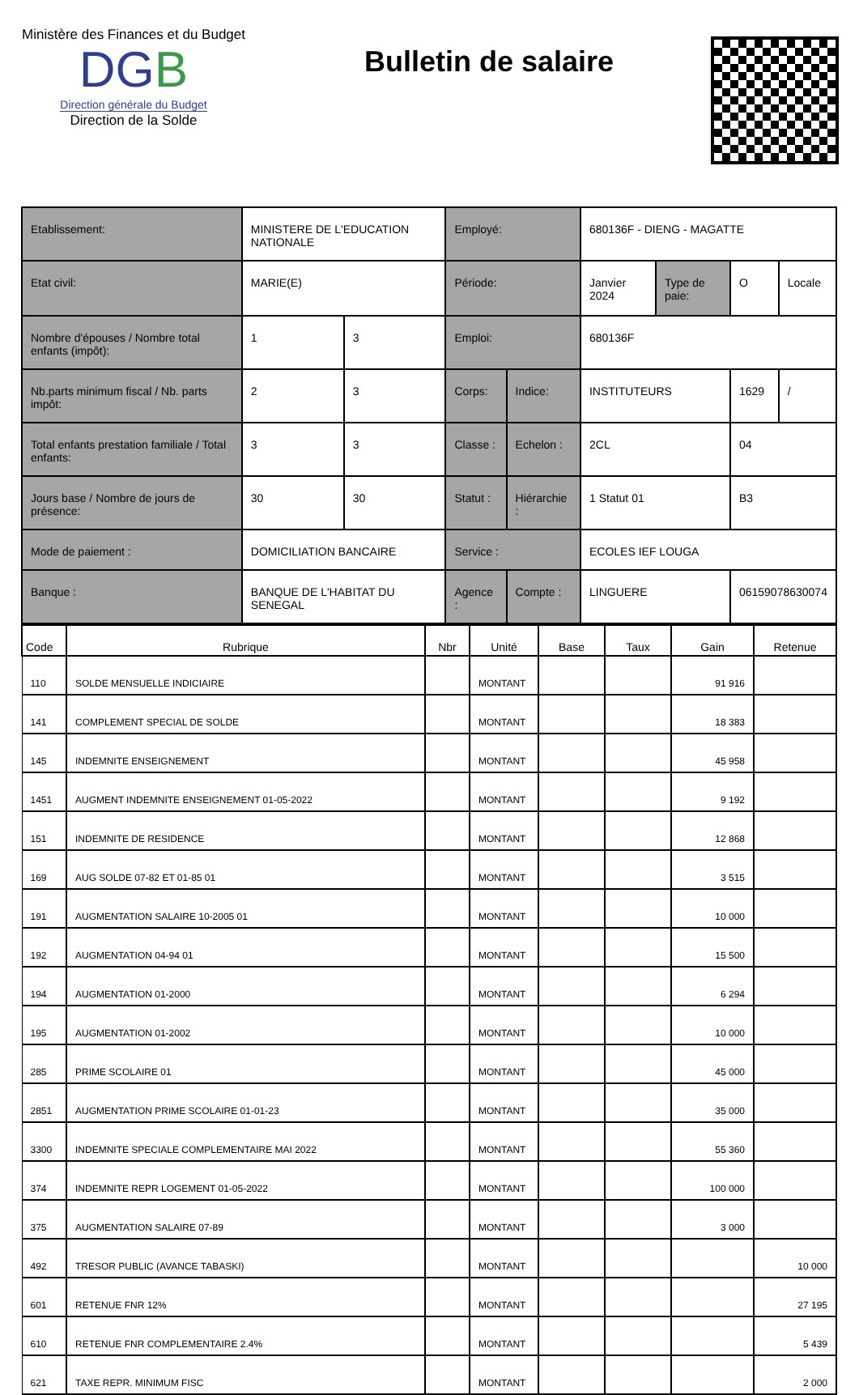Ministère des Finances et du Budget
DGB
Direction générale du Budget
Direction de la Solde
Bulletin de salaire
| Etablissement: | MINISTERE DE L'EDUCATION NATIONALE | | Employé: | | 680136F - DIENG - MAGATTE | | | |
| Etat civil: | MARIE(E) | | Période: | | Janvier 2024 | Type de paie: | O | Locale |
| Nombre d'épouses / Nombre total enfants (impôt): | 1 | 3 | Emploi: | | 680136F | | | |
| Nb.parts minimum fiscal / Nb. parts impôt: | 2 | 3 | Corps: | Indice: | INSTITUTEURS | | 1629 | / |
| Total enfants prestation familiale / Total enfants: | 3 | 3 | Classe : | Echelon : | 2CL | | 04 | |
| Jours base / Nombre de jours de présence: | 30 | 30 | Statut : | Hiérarchie : | 1 Statut 01 | | B3 | |
| Mode de paiement : | DOMICILIATION BANCAIRE | | Service : | | ECOLES IEF LOUGA | | | |
| Banque : | BANQUE DE L'HABITAT DU SENEGAL | | Agence : | Compte : | LINGUERE | | 06159078630074 | |
| Code | Rubrique | Nbr | Unité | Base | Taux | Gain | Retenue |
| --- | --- | --- | --- | --- | --- | --- | --- |
| 110 | SOLDE MENSUELLE INDICIAIRE | | MONTANT | | | 91 916 | |
| 141 | COMPLEMENT SPECIAL DE SOLDE | | MONTANT | | | 18 383 | |
| 145 | INDEMNITE ENSEIGNEMENT | | MONTANT | | | 45 958 | |
| 1451 | AUGMENT INDEMNITE ENSEIGNEMENT 01-05-2022 | | MONTANT | | | 9 192 | |
| 151 | INDEMNITE DE RESIDENCE | | MONTANT | | | 12 868 | |
| 169 | AUG SOLDE 07-82 ET 01-85 01 | | MONTANT | | | 3 515 | |
| 191 | AUGMENTATION SALAIRE 10-2005 01 | | MONTANT | | | 10 000 | |
| 192 | AUGMENTATION 04-94 01 | | MONTANT | | | 15 500 | |
| 194 | AUGMENTATION 01-2000 | | MONTANT | | | 6 294 | |
| 195 | AUGMENTATION 01-2002 | | MONTANT | | | 10 000 | |
| 285 | PRIME SCOLAIRE 01 | | MONTANT | | | 45 000 | |
| 2851 | AUGMENTATION PRIME SCOLAIRE 01-01-23 | | MONTANT | | | 35 000 | |
| 3300 | INDEMNITE SPECIALE COMPLEMENTAIRE MAI 2022 | | MONTANT | | | 55 360 | |
| 374 | INDEMNITE REPR LOGEMENT 01-05-2022 | | MONTANT | | | 100 000 | |
| 375 | AUGMENTATION SALAIRE 07-89 | | MONTANT | | | 3 000 | |
| 492 | TRESOR PUBLIC (AVANCE TABASKI) | | MONTANT | | | | 10 000 |
| 601 | RETENUE FNR 12% | | MONTANT | | | | 27 195 |
| 610 | RETENUE FNR COMPLEMENTAIRE 2.4% | | MONTANT | | | | 5 439 |
| 621 | TAXE REPR. MINIMUM FISC | | MONTANT | | | | 2 000 |